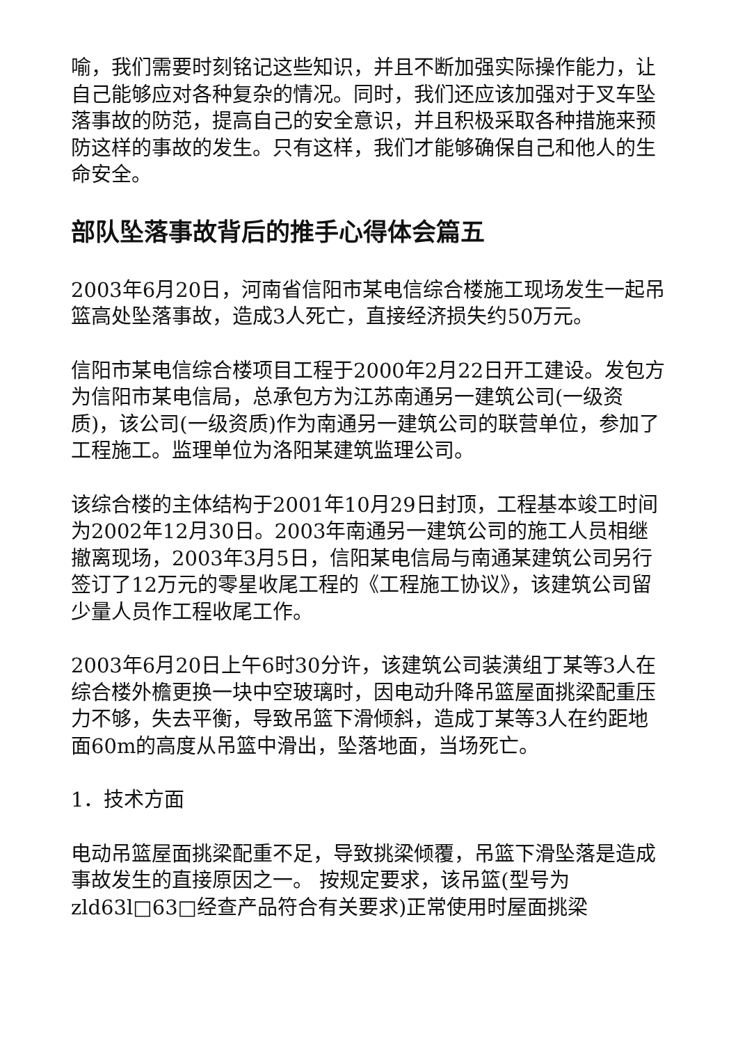喻，我们需要时刻铭记这些知识，并且不断加强实际操作能力，让自己能够应对各种复杂的情况。同时，我们还应该加强对于叉车坠落事故的防范，提高自己的安全意识，并且积极采取各种措施来预防这样的事故的发生。只有这样，我们才能够确保自己和他人的生命安全。
部队坠落事故背后的推手心得体会篇五
2003年6月20日，河南省信阳市某电信综合楼施工现场发生一起吊篮高处坠落事故，造成3人死亡，直接经济损失约50万元。
信阳市某电信综合楼项目工程于2000年2月22日开工建设。发包方为信阳市某电信局，总承包方为江苏南通另一建筑公司(一级资质)，该公司(一级资质)作为南通另一建筑公司的联营单位，参加了工程施工。监理单位为洛阳某建筑监理公司。
该综合楼的主体结构于2001年10月29日封顶，工程基本竣工时间为2002年12月30日。2003年南通另一建筑公司的施工人员相继撤离现场，2003年3月5日，信阳某电信局与南通某建筑公司另行签订了12万元的零星收尾工程的《工程施工协议》，该建筑公司留少量人员作工程收尾工作。
2003年6月20日上午6时30分许，该建筑公司装潢组丁某等3人在综合楼外檐更换一块中空玻璃时，因电动升降吊篮屋面挑梁配重压力不够，失去平衡，导致吊篮下滑倾斜，造成丁某等3人在约距地面60m的高度从吊篮中滑出，坠落地面，当场死亡。
1．技术方面
电动吊篮屋面挑梁配重不足，导致挑梁倾覆，吊篮下滑坠落是造成事故发生的直接原因之一。 按规定要求，该吊篮(型号为zld63l□63□经查产品符合有关要求)正常使用时屋面挑梁